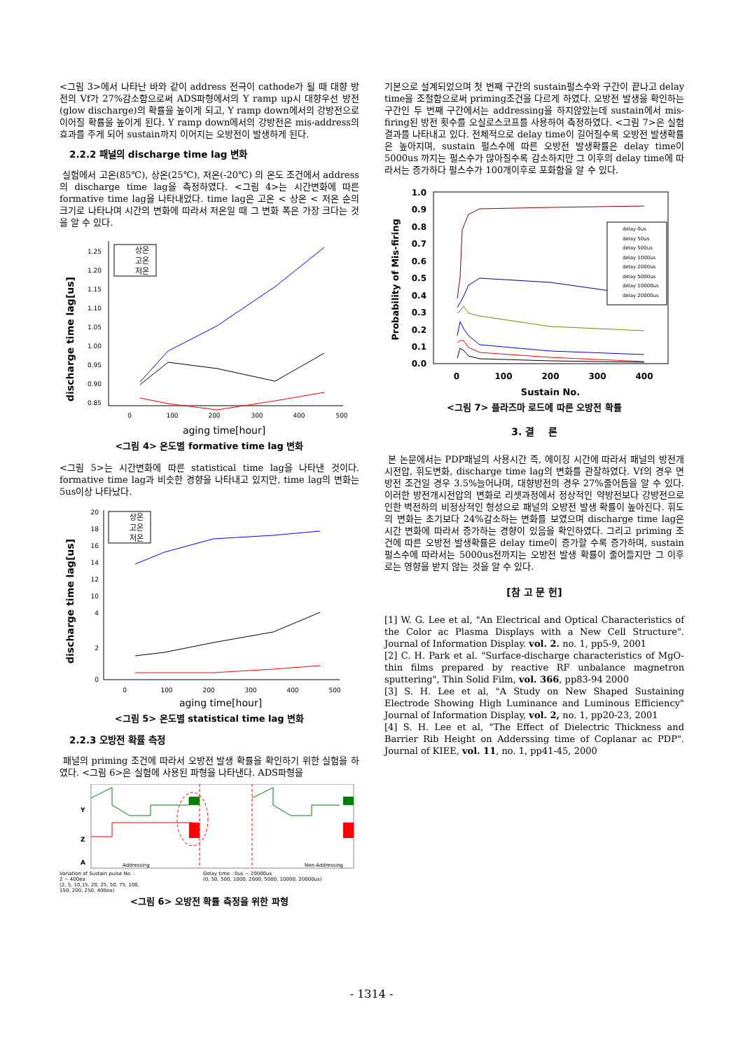<그림 3>에서 나타난 바와 같이 address 전극이 cathode가 될 때 대향 방전의 Vf가 27%감소함으로써 ADS파형에서의 Y ramp up시 대향우선 방전(glow discharge)의 확률을 높이게 되고, Y ramp down에서의 강방전으로 이어질 확률을 높이게 된다. Y ramp down에서의 강방전은 mis-address의 효과를 주게 되어 sustain까지 이어지는 오방전이 발생하게 된다.
2.2.2 패널의 discharge time lag 변화
실험에서 고온(85℃), 상온(25℃), 저온(-20℃) 의 온도 조건에서 address의 discharge time lag을 측정하였다. <그림 4>는 시간변화에 따른 formative time lag을 나타내었다. time lag은 고온 < 상온 < 저온 순의 크기로 나타나며 시간의 변화에 따라서 저온일 때 그 변화 폭은 가장 크다는 것을 알 수 있다.
discharge time lag[us]
1.25
1.20
1.15
1.10
1.05
1.00
0.95
0.90
0.85
0
100
200
300
400
500
aging time[hour]
상온
고온
저온
<그림 4> 온도별 formative time lag 변화
<그림 5>는 시간변화에 따른 statistical time lag을 나타낸 것이다. formative time lag과 비슷한 경향을 나타내고 있지만, time lag의 변화는 5us이상 나타났다.
discharge time lag[us]
20
18
16
14
12
10
4
2
0
0
100
200
300
400
500
aging time[hour]
상온
고온
저온
<그림 5> 온도별 statistical time lag 변화
2.2.3 오방전 확률 측정
패널의 priming 조건에 따라서 오방전 발생 확률을 확인하기 위한 실험을 하였다. <그림 6>은 실험에 사용된 파형을 나타낸다. ADS파형을
Y
Z
A
Addressing
Non-Addressing
Variation of Sustain pulse No. :
2 ~ 400ea
(2, 5, 10,15, 20, 25, 50, 75, 100,
150, 200, 250, 400ea)
Delay time : 0us ~ 20000us
(0, 50, 500, 1000, 2000, 5000, 10000, 20000us)
<그림 6> 오방전 확률 측정을 위한 파형
기본으로 설계되었으며 첫 번째 구간의 sustain펄스수와 구간이 끝나고 delay time을 조절함으로써 priming조건을 다르게 하였다. 오방전 발생을 확인하는 구간인 두 번째 구간에서는 addressing을 하지않았는데 sustain에서 mis-firing된 방전 횟수를 오실로스코프를 사용하여 측정하였다. <그림 7>은 실험결과를 나타내고 있다. 전체적으로 delay time이 길어질수록 오방전 발생확률은 높아지며, sustain 펄스수에 따른 오방전 발생확률은 delay time이 5000us 까지는 펄스수가 많아질수록 감소하지만 그 이후의 delay time에 따라서는 증가하다 펄스수가 100개이후로 포화함을 알 수 있다.
Probability of Mis-firing
1.0
0.9
0.8
0.7
0.6
0.5
0.4
0.3
0.2
0.1
0.0
0
100
200
300
400
Sustain No.
delay 0us
delay 50us
delay 500us
delay 1000us
delay 2000us
delay 5000us
delay 10000us
delay 20000us
<그림 7> 플라즈마 로드에 따른 오방전 확률
3. 결 론
본 논문에서는 PDP패널의 사용시간 즉, 에이징 시간에 따라서 패널의 방전개시전압, 휘도변화, discharge time lag의 변화를 관찰하였다. Vf의 경우 면방전 조건일 경우 3.5%늘어나며, 대향방전의 경우 27%줄어듬을 알 수 있다. 이러한 방전개시전압의 변화로 리셋과정에서 정상적인 약방전보다 강방전으로 인한 벽전하의 비정상적인 형성으로 패널의 오방전 발생 확률이 높아진다. 휘도의 변화는 초기보다 24%감소하는 변화를 보였으며 discharge time lag은 시간 변화에 따라서 증가하는 경향이 있음을 확인하였다. 그리고 priming 조건에 따른 오방전 발생확률은 delay time이 증가할 수록 증가하며, sustain 펄스수에 따라서는 5000us전까지는 오방전 발생 확률이 줄어들지만 그 이후로는 영향을 받지 않는 것을 알 수 있다.
[참 고 문 헌]
[1] W. G. Lee et al, "An Electrical and Optical Characteristics of the Color ac Plasma Displays with a New Cell Structure". Journal of Information Display. vol. 2. no. 1, pp5-9, 2001
[2] C. H. Park et al. "Surface-discharge characteristics of MgO-thin films prepared by reactive RF unbalance magnetron sputtering", Thin Solid Film, vol. 366, pp83-94 2000
[3] S. H. Lee et al, "A Study on New Shaped Sustaining Electrode Showing High Luminance and Luminous Efficiency" Journal of Information Display, vol. 2, no. 1, pp20-23, 2001
[4] S. H. Lee et al, "The Effect of Dielectric Thickness and Barrier Rib Height on Adderssing time of Coplanar ac PDP". Journal of KIEE, vol. 11, no. 1, pp41-45, 2000
- 1314 -